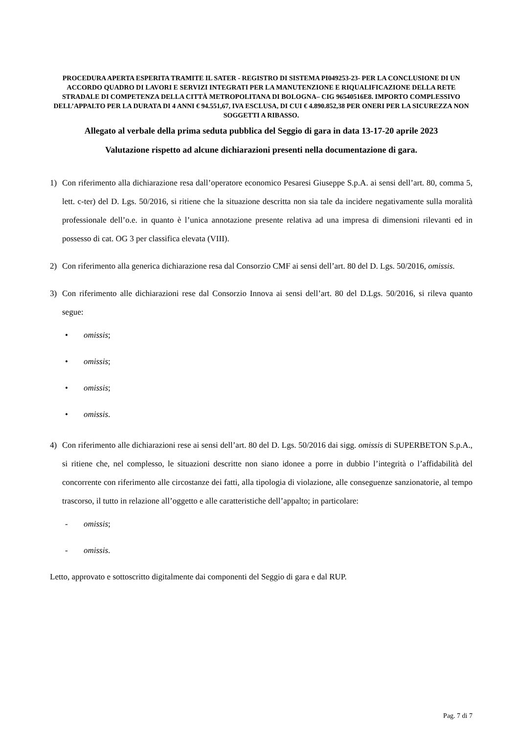PROCEDURA APERTA ESPERITA TRAMITE IL SATER - REGISTRO DI SISTEMA PI049253-23- PER LA CONCLUSIONE DI UN ACCORDO QUADRO DI LAVORI E SERVIZI INTEGRATI PER LA MANUTENZIONE E RIQUALIFICAZIONE DELLA RETE STRADALE DI COMPETENZA DELLA CITTÀ METROPOLITANA DI BOLOGNA– CIG 96540516E8. IMPORTO COMPLESSIVO DELL’APPALTO PER LA DURATA DI 4 ANNI € 94.551,67, IVA ESCLUSA, DI CUI € 4.890.852,38 PER ONERI PER LA SICUREZZA NON SOGGETTI A RIBASSO.
Allegato al verbale della prima seduta pubblica del Seggio di gara in data 13-17-20 aprile 2023
Valutazione rispetto ad alcune dichiarazioni presenti nella documentazione di gara.
1) Con riferimento alla dichiarazione resa dall’operatore economico Pesaresi Giuseppe S.p.A. ai sensi dell’art. 80, comma 5, lett. c-ter) del D. Lgs. 50/2016, si ritiene che la situazione descritta non sia tale da incidere negativamente sulla moralità professionale dell’o.e. in quanto è l’unica annotazione presente relativa ad una impresa di dimensioni rilevanti ed in possesso di cat. OG 3 per classifica elevata (VIII).
2) Con riferimento alla generica dichiarazione resa dal Consorzio CMF ai sensi dell’art. 80 del D. Lgs. 50/2016, omissis.
3) Con riferimento alle dichiarazioni rese dal Consorzio Innova ai sensi dell’art. 80 del D.Lgs. 50/2016, si rileva quanto segue:
• omissis;
• omissis;
• omissis;
• omissis.
4) Con riferimento alle dichiarazioni rese ai sensi dell’art. 80 del D. Lgs. 50/2016 dai sigg. omissis di SUPERBETON S.p.A., si ritiene che, nel complesso, le situazioni descritte non siano idonee a porre in dubbio l’integrità o l’affidabilità del concorrente con riferimento alle circostanze dei fatti, alla tipologia di violazione, alle conseguenze sanzionatorie, al tempo trascorso, il tutto in relazione all’oggetto e alle caratteristiche dell’appalto; in particolare:
- omissis;
- omissis.
Letto, approvato e sottoscritto digitalmente dai componenti del Seggio di gara e dal RUP.
Pag. 7 di 7